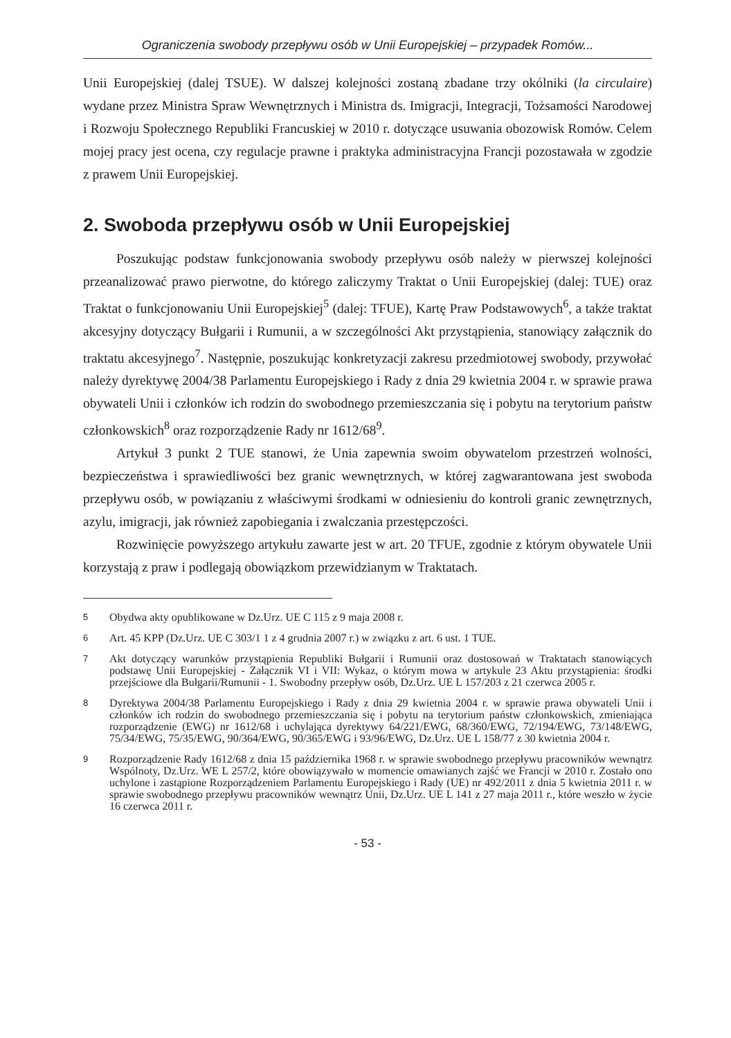Ograniczenia swobody przepływu osób w Unii Europejskiej – przypadek Romów...
Unii Europejskiej (dalej TSUE). W dalszej kolejności zostaną zbadane trzy okólniki (la circulaire) wydane przez Ministra Spraw Wewnętrznych i Ministra ds. Imigracji, Integracji, Tożsamości Narodowej i Rozwoju Społecznego Republiki Francuskiej w 2010 r. dotyczące usuwania obozowisk Romów. Celem mojej pracy jest ocena, czy regulacje prawne i praktyka administracyjna Francji pozostawała w zgodzie z prawem Unii Europejskiej.
2. Swoboda przepływu osób w Unii Europejskiej
Poszukując podstaw funkcjonowania swobody przepływu osób należy w pierwszej kolejności przeanalizować prawo pierwotne, do którego zaliczymy Traktat o Unii Europejskiej (dalej: TUE) oraz Traktat o funkcjonowaniu Unii Europejskiej<sup>5</sup> (dalej: TFUE), Kartę Praw Podstawowych<sup>6</sup>, a także traktat akcesyjny dotyczący Bułgarii i Rumunii, a w szczególności Akt przystąpienia, stanowiący załącznik do traktatu akcesyjnego<sup>7</sup>. Następnie, poszukując konkretyzacji zakresu przedmiotowej swobody, przywołać należy dyrektywę 2004/38 Parlamentu Europejskiego i Rady z dnia 29 kwietnia 2004 r. w sprawie prawa obywateli Unii i członków ich rodzin do swobodnego przemieszczania się i pobytu na terytorium państw członkowskich<sup>8</sup> oraz rozporządzenie Rady nr 1612/68<sup>9</sup>.
Artykuł 3 punkt 2 TUE stanowi, że Unia zapewnia swoim obywatelom przestrzeń wolności, bezpieczeństwa i sprawiedliwości bez granic wewnętrznych, w której zagwarantowana jest swoboda przepływu osób, w powiązaniu z właściwymi środkami w odniesieniu do kontroli granic zewnętrznych, azylu, imigracji, jak również zapobiegania i zwalczania przestępczości.
Rozwinięcie powyższego artykułu zawarte jest w art. 20 TFUE, zgodnie z którym obywatele Unii korzystają z praw i podlegają obowiązkom przewidzianym w Traktatach.
5
Obydwa akty opublikowane w Dz.Urz. UE C 115 z 9 maja 2008 r.
6
Art. 45 KPP (Dz.Urz. UE C 303/1 1 z 4 grudnia 2007 r.) w związku z art. 6 ust. 1 TUE.
7
Akt dotyczący warunków przystąpienia Republiki Bułgarii i Rumunii oraz dostosowań w Traktatach stanowiących podstawę Unii Europejskiej - Załącznik VI i VII: Wykaz, o którym mowa w artykule 23 Aktu przystąpienia: środki przejściowe dla Bułgarii/Rumunii - 1. Swobodny przepływ osób, Dz.Urz. UE L 157/203 z 21 czerwca 2005 r.
8
Dyrektywa 2004/38 Parlamentu Europejskiego i Rady z dnia 29 kwietnia 2004 r. w sprawie prawa obywateli Unii i członków ich rodzin do swobodnego przemieszczania się i pobytu na terytorium państw członkowskich, zmieniająca rozporządzenie (EWG) nr 1612/68 i uchylająca dyrektywy 64/221/EWG, 68/360/EWG, 72/194/EWG, 73/148/EWG, 75/34/EWG, 75/35/EWG, 90/364/EWG, 90/365/EWG i 93/96/EWG, Dz.Urz. UE L 158/77 z 30 kwietnia 2004 r.
9
Rozporządzenie Rady 1612/68 z dnia 15 października 1968 r. w sprawie swobodnego przepływu pracowników wewnątrz Wspólnoty, Dz.Urz. WE L 257/2, które obowiązywało w momencie omawianych zajść we Francji w 2010 r. Zostało ono uchylone i zastąpione Rozporządzeniem Parlamentu Europejskiego i Rady (UE) nr 492/2011 z dnia 5 kwietnia 2011 r. w sprawie swobodnego przepływu pracowników wewnątrz Unii, Dz.Urz. UE L 141 z 27 maja 2011 r., które weszło w życie 16 czerwca 2011 r.
- 53 -